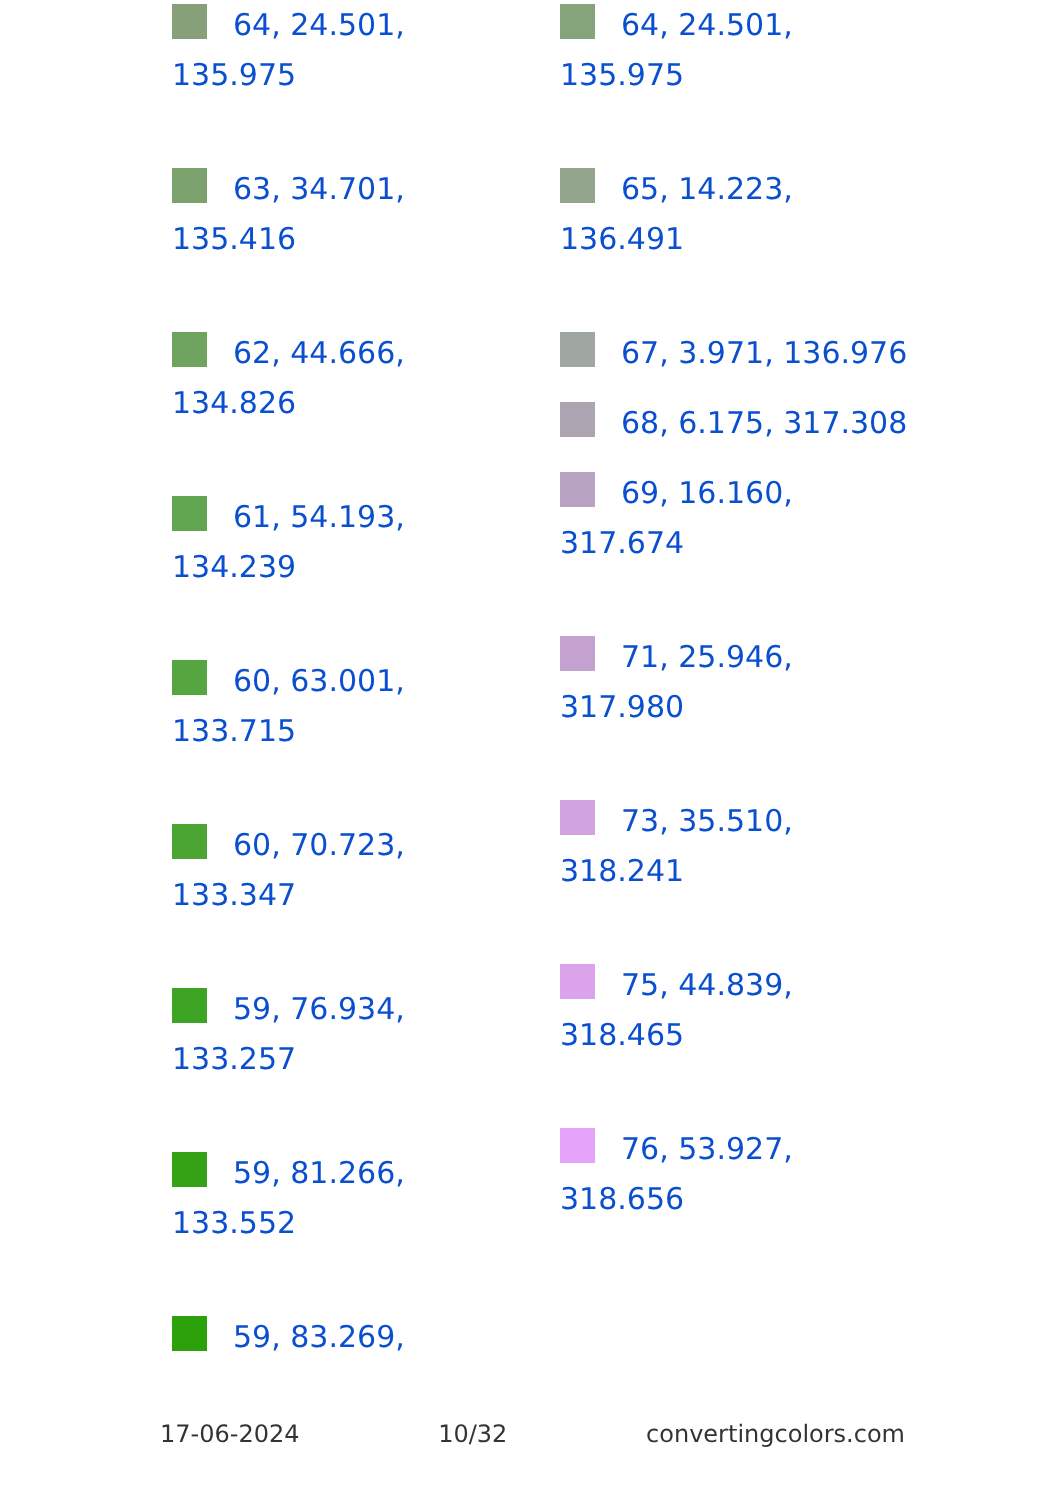64, 24.501, 135.975
63, 34.701, 135.416
62, 44.666, 134.826
61, 54.193, 134.239
60, 63.001, 133.715
60, 70.723, 133.347
59, 76.934, 133.257
59, 81.266, 133.552
59, 83.269,
64, 24.501, 135.975
65, 14.223, 136.491
67, 3.971, 136.976
68, 6.175, 317.308
69, 16.160, 317.674
71, 25.946, 317.980
73, 35.510, 318.241
75, 44.839, 318.465
76, 53.927, 318.656
17-06-2024 10/32 convertingcolors.com